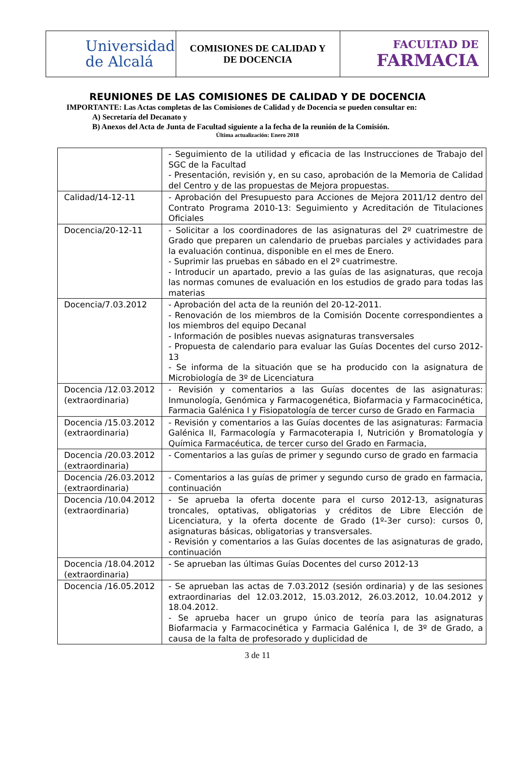| Universidad de Alcalá | COMISIONES DE CALIDAD Y DE DOCENCIA | FACULTAD DE FARMACIA |
REUNIONES DE LAS COMISIONES DE CALIDAD Y DE DOCENCIA
IMPORTANTE: Las Actas completas de las Comisiones de Calidad y de Docencia se pueden consultar en:
A) Secretaría del Decanato y
B) Anexos del Acta de Junta de Facultad siguiente a la fecha de la reunión de la Comisión.
Última actualización: Enero 2018
| | - Seguimiento de la utilidad y eficacia de las Instrucciones de Trabajo del SGC de la Facultad - Presentación, revisión y, en su caso, aprobación de la Memoria de Calidad del Centro y de las propuestas de Mejora propuestas. |
| Calidad/14-12-11 | - Aprobación del Presupuesto para Acciones de Mejora 2011/12 dentro del Contrato Programa 2010-13: Seguimiento y Acreditación de Titulaciones Oficiales |
| Docencia/20-12-11 | - Solicitar a los coordinadores de las asignaturas del 2º cuatrimestre de Grado que preparen un calendario de pruebas parciales y actividades para la evaluación continua, disponible en el mes de Enero. - Suprimir las pruebas en sábado en el 2º cuatrimestre. - Introducir un apartado, previo a las guías de las asignaturas, que recoja las normas comunes de evaluación en los estudios de grado para todas las materias |
| Docencia/7.03.2012 | - Aprobación del acta de la reunión del 20-12-2011. - Renovación de los miembros de la Comisión Docente correspondientes a los miembros del equipo Decanal - Información de posibles nuevas asignaturas transversales - Propuesta de calendario para evaluar las Guías Docentes del curso 2012-13 - Se informa de la situación que se ha producido con la asignatura de Microbiología de 3º de Licenciatura |
| Docencia /12.03.2012 (extraordinaria) | - Revisión y comentarios a las Guías docentes de las asignaturas: Inmunología, Genómica y Farmacogenética, Biofarmacia y Farmacocinética, Farmacia Galénica I y Fisiopatología de tercer curso de Grado en Farmacia |
| Docencia /15.03.2012 (extraordinaria) | - Revisión y comentarios a las Guías docentes de las asignaturas: Farmacia Galénica II, Farmacología y Farmacoterapia I, Nutrición y Bromatología y Química Farmacéutica, de tercer curso del Grado en Farmacia, |
| Docencia /20.03.2012 (extraordinaria) | - Comentarios a las guías de primer y segundo curso de grado en farmacia |
| Docencia /26.03.2012 (extraordinaria) | - Comentarios a las guías de primer y segundo curso de grado en farmacia, continuación |
| Docencia /10.04.2012 (extraordinaria) | - Se aprueba la oferta docente para el curso 2012-13, asignaturas troncales, optativas, obligatorias y créditos de Libre Elección de Licenciatura, y la oferta docente de Grado (1º-3er curso): cursos 0, asignaturas básicas, obligatorias y transversales. - Revisión y comentarios a las Guías docentes de las asignaturas de grado, continuación |
| Docencia /18.04.2012 (extraordinaria) | - Se aprueban las últimas Guías Docentes del curso 2012-13 |
| Docencia /16.05.2012 | - Se aprueban las actas de 7.03.2012 (sesión ordinaria) y de las sesiones extraordinarias del 12.03.2012, 15.03.2012, 26.03.2012, 10.04.2012 y 18.04.2012. - Se aprueba hacer un grupo único de teoría para las asignaturas Biofarmacia y Farmacocinética y Farmacia Galénica I, de 3º de Grado, a causa de la falta de profesorado y duplicidad de |
3 de 11